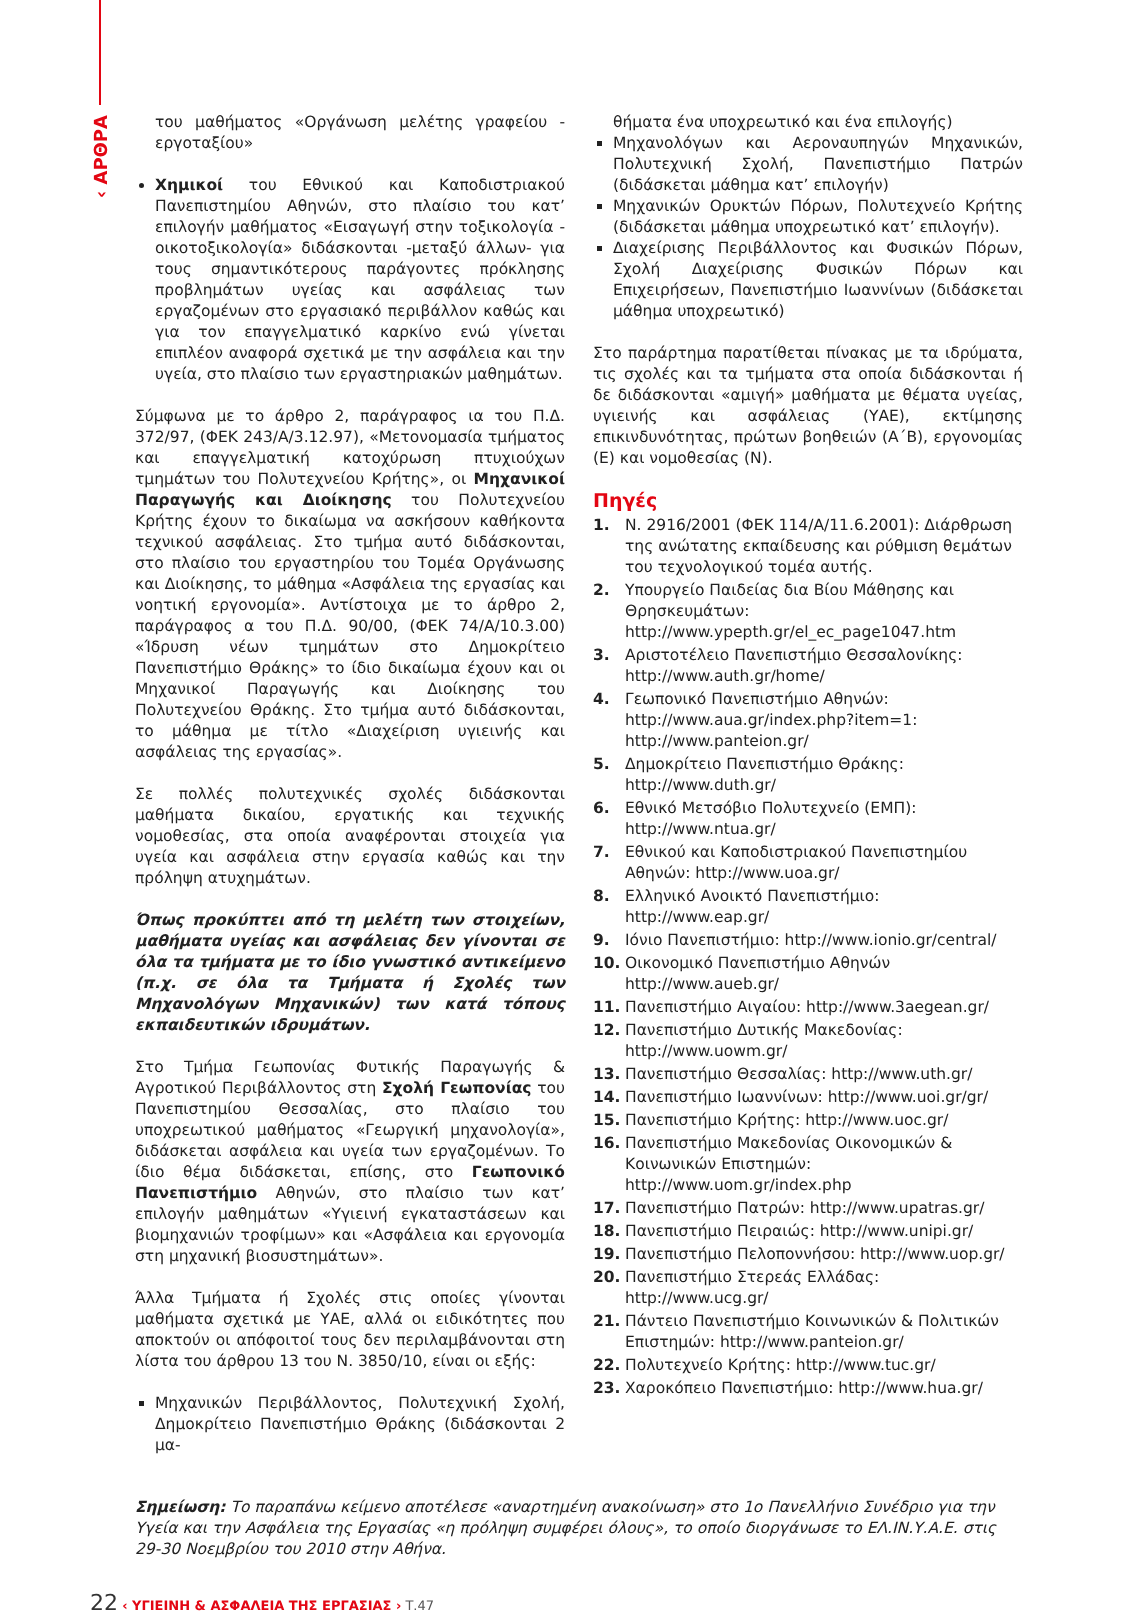‹ ΑΡΘΡΑ
του μαθήματος «Οργάνωση μελέτης γραφείου - εργοταξίου»
Χημικοί του Εθνικού και Καποδιστριακού Πανεπιστημίου Αθηνών, στο πλαίσιο του κατ’ επιλογήν μαθήματος «Εισαγωγή στην τοξικολογία - οικοτοξικολογία» διδάσκονται -μεταξύ άλλων- για τους σημαντικότερους παράγοντες πρόκλησης προβλημάτων υγείας και ασφάλειας των εργαζομένων στο εργασιακό περιβάλλον καθώς και για τον επαγγελματικό καρκίνο ενώ γίνεται επιπλέον αναφορά σχετικά με την ασφάλεια και την υγεία, στο πλαίσιο των εργαστηριακών μαθημάτων.
Σύμφωνα με το άρθρο 2, παράγραφος ια του Π.Δ. 372/97, (ΦΕΚ 243/Α/3.12.97), «Μετονομασία τμήματος και επαγγελματική κατοχύρωση πτυχιούχων τμημάτων του Πολυτεχνείου Κρήτης», οι Μηχανικοί Παραγωγής και Διοίκησης του Πολυτεχνείου Κρήτης έχουν το δικαίωμα να ασκήσουν καθήκοντα τεχνικού ασφάλειας. Στο τμήμα αυτό διδάσκονται, στο πλαίσιο του εργαστηρίου του Τομέα Οργάνωσης και Διοίκησης, το μάθημα «Ασφάλεια της εργασίας και νοητική εργονομία». Αντίστοιχα με το άρθρο 2, παράγραφος α του Π.Δ. 90/00, (ΦΕΚ 74/Α/10.3.00) «Ίδρυση νέων τμημάτων στο Δημοκρίτειο Πανεπιστήμιο Θράκης» το ίδιο δικαίωμα έχουν και οι Μηχανικοί Παραγωγής και Διοίκησης του Πολυτεχνείου Θράκης. Στο τμήμα αυτό διδάσκονται, το μάθημα με τίτλο «Διαχείριση υγιεινής και ασφάλειας της εργασίας».
Σε πολλές πολυτεχνικές σχολές διδάσκονται μαθήματα δικαίου, εργατικής και τεχνικής νομοθεσίας, στα οποία αναφέρονται στοιχεία για υγεία και ασφάλεια στην εργασία καθώς και την πρόληψη ατυχημάτων.
Όπως προκύπτει από τη μελέτη των στοιχείων, μαθήματα υγείας και ασφάλειας δεν γίνονται σε όλα τα τμήματα με το ίδιο γνωστικό αντικείμενο (π.χ. σε όλα τα Τμήματα ή Σχολές των Μηχανολόγων Μηχανικών) των κατά τόπους εκπαιδευτικών ιδρυμάτων.
Στο Τμήμα Γεωπονίας Φυτικής Παραγωγής & Αγροτικού Περιβάλλοντος στη Σχολή Γεωπονίας του Πανεπιστημίου Θεσσαλίας, στο πλαίσιο του υποχρεωτικού μαθήματος «Γεωργική μηχανολογία», διδάσκεται ασφάλεια και υγεία των εργαζομένων. Το ίδιο θέμα διδάσκεται, επίσης, στο Γεωπονικό Πανεπιστήμιο Αθηνών, στο πλαίσιο των κατ’ επιλογήν μαθημάτων «Υγιεινή εγκαταστάσεων και βιομηχανιών τροφίμων» και «Ασφάλεια και εργονομία στη μηχανική βιοσυστημάτων».
Άλλα Τμήματα ή Σχολές στις οποίες γίνονται μαθήματα σχετικά με ΥΑΕ, αλλά οι ειδικότητες που αποκτούν οι απόφοιτοί τους δεν περιλαμβάνονται στη λίστα του άρθρου 13 του Ν. 3850/10, είναι οι εξής:
Μηχανικών Περιβάλλοντος, Πολυτεχνική Σχολή, Δημοκρίτειο Πανεπιστήμιο Θράκης (διδάσκονται 2 μα-
θήματα ένα υποχρεωτικό και ένα επιλογής)
Μηχανολόγων και Αεροναυπηγών Μηχανικών, Πολυτεχνική Σχολή, Πανεπιστήμιο Πατρών (διδάσκεται μάθημα κατ’ επιλογήν)
Μηχανικών Ορυκτών Πόρων, Πολυτεχνείο Κρήτης (διδάσκεται μάθημα υποχρεωτικό κατ’ επιλογήν).
Διαχείρισης Περιβάλλοντος και Φυσικών Πόρων, Σχολή Διαχείρισης Φυσικών Πόρων και Επιχειρήσεων, Πανεπιστήμιο Ιωαννίνων (διδάσκεται μάθημα υποχρεωτικό)
Στο παράρτημα παρατίθεται πίνακας με τα ιδρύματα, τις σχολές και τα τμήματα στα οποία διδάσκονται ή δε διδάσκονται «αμιγή» μαθήματα με θέματα υγείας, υγιεινής και ασφάλειας (ΥΑΕ), εκτίμησης επικινδυνότητας, πρώτων βοηθειών (Α΄Β), εργονομίας (Ε) και νομοθεσίας (Ν).
Πηγές
1. Ν. 2916/2001 (ΦΕΚ 114/Α/11.6.2001): Διάρθρωση της ανώτατης εκπαίδευσης και ρύθμιση θεμάτων του τεχνολογικού τομέα αυτής.
2. Υπουργείο Παιδείας δια Βίου Μάθησης και Θρησκευμάτων: http://www.ypepth.gr/el_ec_page1047.htm
3. Αριστοτέλειο Πανεπιστήμιο Θεσσαλονίκης: http://www.auth.gr/home/
4. Γεωπονικό Πανεπιστήμιο Αθηνών: http://www.aua.gr/index.php?item=1: http://www.panteion.gr/
5. Δημοκρίτειο Πανεπιστήμιο Θράκης: http://www.duth.gr/
6. Εθνικό Μετσόβιο Πολυτεχνείο (ΕΜΠ): http://www.ntua.gr/
7. Εθνικού και Καποδιστριακού Πανεπιστημίου Αθηνών: http://www.uoa.gr/
8. Ελληνικό Ανοικτό Πανεπιστήμιο: http://www.eap.gr/
9. Ιόνιο Πανεπιστήμιο: http://www.ionio.gr/central/
10. Οικονομικό Πανεπιστήμιο Αθηνών http://www.aueb.gr/
11. Πανεπιστήμιο Αιγαίου: http://www.3aegean.gr/
12. Πανεπιστήμιο Δυτικής Μακεδονίας: http://www.uowm.gr/
13. Πανεπιστήμιο Θεσσαλίας: http://www.uth.gr/
14. Πανεπιστήμιο Ιωαννίνων: http://www.uoi.gr/gr/
15. Πανεπιστήμιο Κρήτης: http://www.uoc.gr/
16. Πανεπιστήμιο Μακεδονίας Οικονομικών & Κοινωνικών Επιστημών: http://www.uom.gr/index.php
17. Πανεπιστήμιο Πατρών: http://www.upatras.gr/
18. Πανεπιστήμιο Πειραιώς: http://www.unipi.gr/
19. Πανεπιστήμιο Πελοποννήσου: http://www.uop.gr/
20. Πανεπιστήμιο Στερεάς Ελλάδας: http://www.ucg.gr/
21. Πάντειο Πανεπιστήμιο Κοινωνικών & Πολιτικών Επιστημών: http://www.panteion.gr/
22. Πολυτεχνείο Κρήτης: http://www.tuc.gr/
23. Χαροκόπειο Πανεπιστήμιο: http://www.hua.gr/
Σημείωση: Το παραπάνω κείμενο αποτέλεσε «αναρτημένη ανακοίνωση» στο 1ο Πανελλήνιο Συνέδριο για την Υγεία και την Ασφάλεια της Εργασίας «η πρόληψη συμφέρει όλους», το οποίο διοργάνωσε το ΕΛ.ΙΝ.Υ.Α.Ε. στις 29-30 Νοεμβρίου του 2010 στην Αθήνα.
22 ‹ ΥΓΙΕΙΝΗ & ΑΣΦΑΛΕΙΑ ΤΗΣ ΕΡΓΑΣΙΑΣ › Τ.47